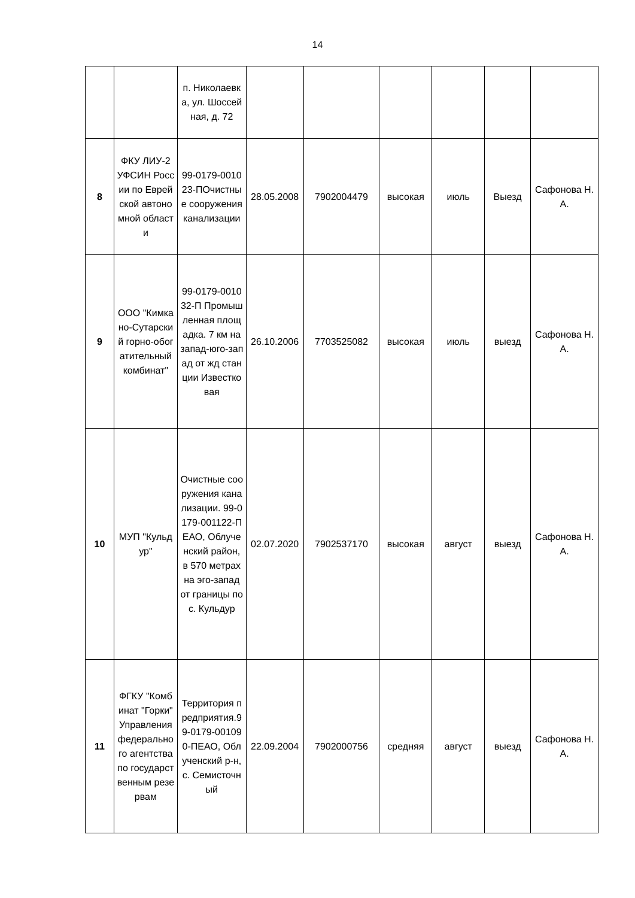14
| | | п. Николаевка, ул. Шоссейная, д. 72 | | | | | | |
| 8 | ФКУ ЛИУ-2 УФСИН России по Еврейской автономной области | 99-0179-001023-ПОчистные сооружения канализации | 28.05.2008 | 7902004479 | высокая | июль | Выезд | Сафонова Н.А. |
| 9 | ООО "Кимкано-Сутарский горно-обогатительный комбинат" | 99-0179-001032-П Промышленная площадка. 7 км на запад-юго-запад от жд станции Известковая | 26.10.2006 | 7703525082 | высокая | июль | выезд | Сафонова Н.А. |
| 10 | МУП "Кульдур" | Очистные сооружения канализации. 99-0179-001122-П ЕАО, Облученский район, в 570 метрах на эго-запад от границы пос. Кульдур | 02.07.2020 | 7902537170 | высокая | август | выезд | Сафонова Н.А. |
| 11 | ФГКУ "Комбинат "Горки" Управления федерального агентства по государственным резервам | Территория предприятия.99-0179-001090-ПЕАО, Облученский р-н, с. Семисточный | 22.09.2004 | 7902000756 | средняя | август | выезд | Сафонова Н.А. |